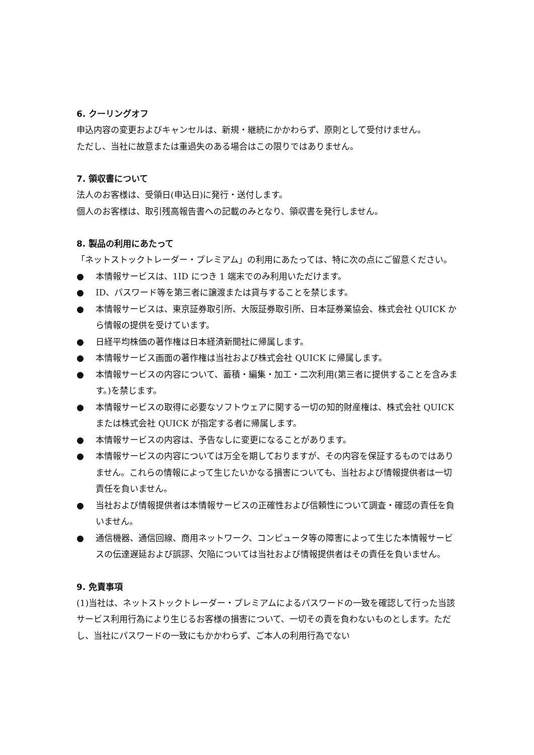6. クーリングオフ
申込内容の変更およびキャンセルは、新規・継続にかかわらず、原則として受付けません。
ただし、当社に故意または重過失のある場合はこの限りではありません。
7. 領収書について
法人のお客様は、受領日(申込日)に発行・送付します。
個人のお客様は、取引残高報告書への記載のみとなり、領収書を発行しません。
8. 製品の利用にあたって
「ネットストックトレーダー・プレミアム」の利用にあたっては、特に次の点にご留意ください。
● 本情報サービスは、1ID につき 1 端末でのみ利用いただけます。
● ID、パスワード等を第三者に譲渡または貸与することを禁じます。
● 本情報サービスは、東京証券取引所、大阪証券取引所、日本証券業協会、株式会社 QUICK から情報の提供を受けています。
● 日経平均株価の著作権は日本経済新聞社に帰属します。
● 本情報サービス画面の著作権は当社および株式会社 QUICK に帰属します。
● 本情報サービスの内容について、蓄積・編集・加工・二次利用(第三者に提供することを含みます。)を禁じます。
● 本情報サービスの取得に必要なソフトウェアに関する一切の知的財産権は、株式会社 QUICK または株式会社 QUICK が指定する者に帰属します。
● 本情報サービスの内容は、予告なしに変更になることがあります。
● 本情報サービスの内容については万全を期しておりますが、その内容を保証するものではありません。これらの情報によって生じたいかなる損害についても、当社および情報提供者は一切責任を負いません。
● 当社および情報提供者は本情報サービスの正確性および信頼性について調査・確認の責任を負いません。
● 通信機器、通信回線、商用ネットワーク、コンピュータ等の障害によって生じた本情報サービスの伝達遅延および誤謬、欠陥については当社および情報提供者はその責任を負いません。
9. 免責事項
(1)当社は、ネットストックトレーダー・プレミアムによるパスワードの一致を確認して行った当該サービス利用行為により生じるお客様の損害について、一切その責を負わないものとします。ただし、当社にパスワードの一致にもかかわらず、ご本人の利用行為でない